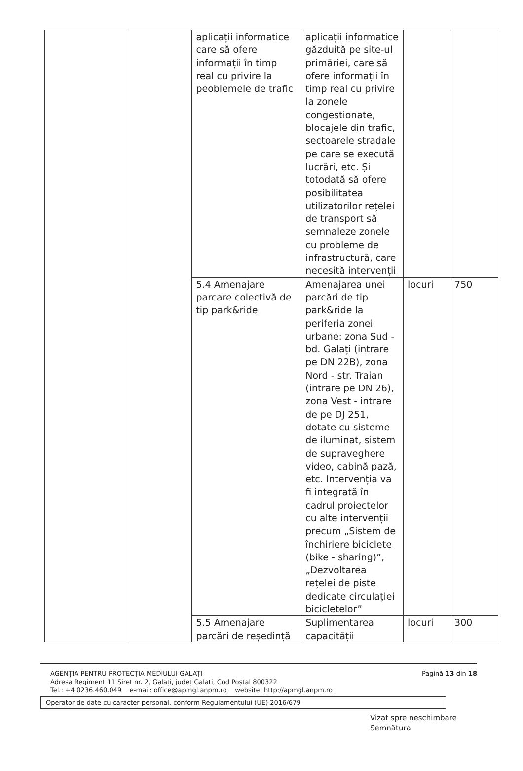| | | aplicații informatice care să ofere informații în timp real cu privire la peoblemele de trafic | aplicații informatice găzduită pe site-ul primăriei, care să ofere informații în timp real cu privire la zonele congestionate, blocajele din trafic, sectoarele stradale pe care se execută lucrări, etc. Și totodată să ofere posibilitatea utilizatorilor rețelei de transport să semnaleze zonele cu probleme de infrastructură, care necesită intervenții | | |
| | | 5.4 Amenajare parcare colectivă de tip park&ride | Amenajarea unei parcări de tip park&ride la periferia zonei urbane: zona Sud - bd. Galați (intrare pe DN 22B), zona Nord - str. Traian (intrare pe DN 26), zona Vest - intrare de pe DJ 251, dotate cu sisteme de iluminat, sistem de supraveghere video, cabină pază, etc. Intervenția va fi integrată în cadrul proiectelor cu alte intervenții precum „Sistem de închiriere biciclete (bike - sharing)”, „Dezvoltarea rețelei de piste dedicate circulației bicicletelor” | locuri | 750 |
| | | 5.5 Amenajare parcări de reședință | Suplimentarea capacității | locuri | 300 |
AGENȚIA PENTRU PROTECȚIA MEDIULUI GALAȚI
Adresa Regiment 11 Siret nr. 2, Galați, județ Galați, Cod Poștal 800322
Tel.: +4 0236.460.049 e-mail: office@apmgl.anpm.ro website: http://apmgl.anpm.ro
Pagină 13 din 18
Operator de date cu caracter personal, conform Regulamentului (UE) 2016/679
Vizat spre neschimbare
Semnătura